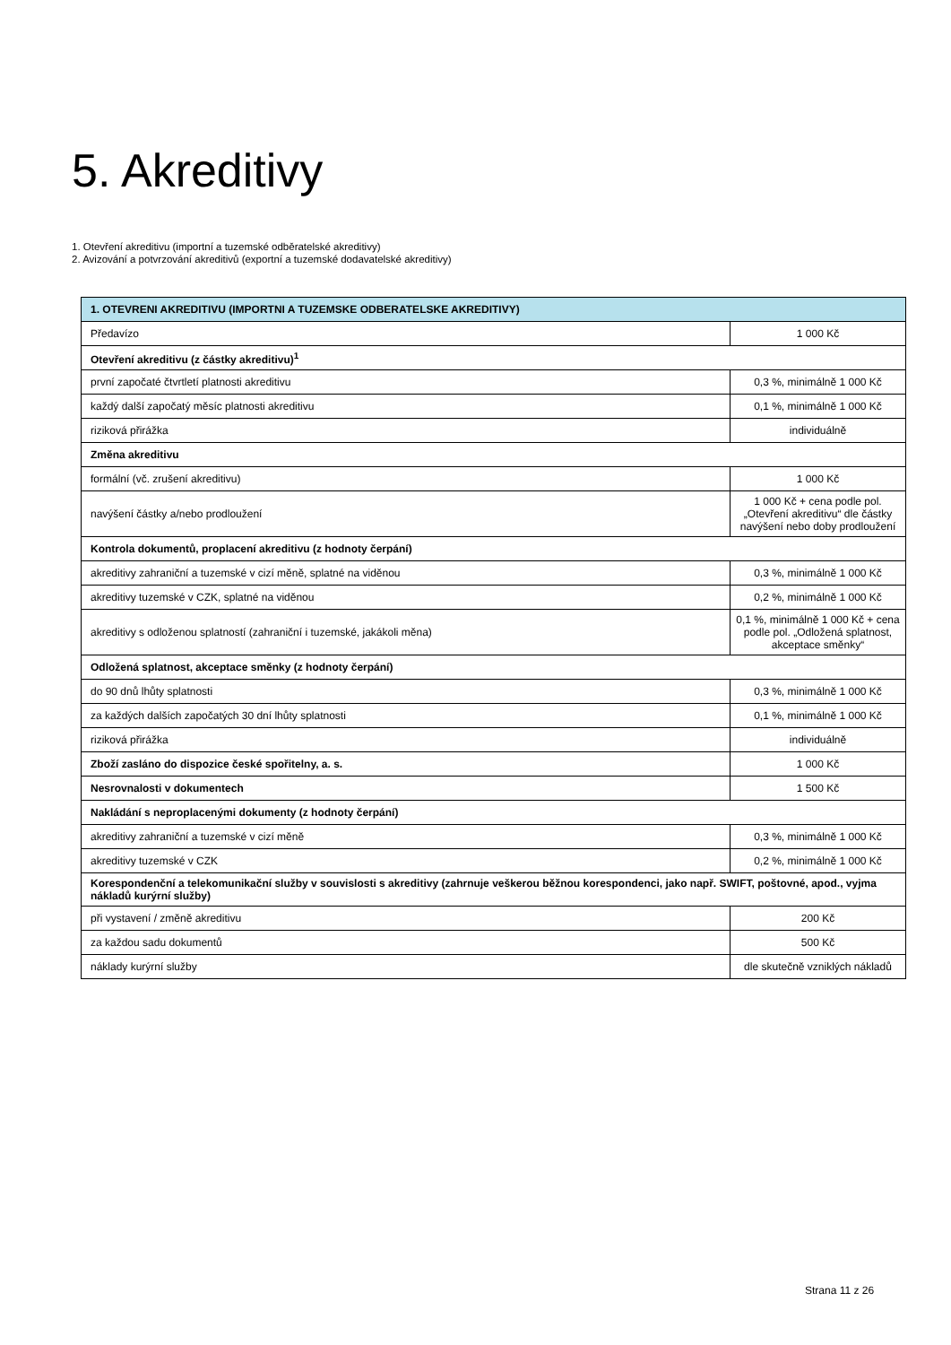5. Akreditivy
1. Otevření akreditivu (importní a tuzemské odběratelské akreditivy)
2. Avizování a potvrzování akreditivů (exportní a tuzemské dodavatelské akreditivy)
| 1. OTEVRENI AKREDITIVU (IMPORTNI A TUZEMSKE ODBERATELSKE AKREDITIVY) | |
| --- | --- |
| Předavízo | 1 000 Kč |
| Otevření akreditivu (z částky akreditivu)<sup>1</sup> | |
| první započaté čtvrtletí platnosti akreditivu | 0,3 %, minimálně 1 000 Kč |
| každý další započatý měsíc platnosti akreditivu | 0,1 %, minimálně 1 000 Kč |
| riziková přirážka | individuálně |
| Změna akreditivu | |
| formální (vč. zrušení akreditivu) | 1 000 Kč |
| navýšení částky a/nebo prodloužení | 1 000 Kč + cena podle pol. „Otevření akreditivu“ dle částky navýšení nebo doby prodloužení |
| Kontrola dokumentů, proplacení akreditivu (z hodnoty čerpání) | |
| akreditivy zahraniční a tuzemské v cizí měně, splatné na viděnou | 0,3 %, minimálně 1 000 Kč |
| akreditivy tuzemské v CZK, splatné na viděnou | 0,2 %, minimálně 1 000 Kč |
| akreditivy s odloženou splatností (zahraniční i tuzemské, jakákoli měna) | 0,1 %, minimálně 1 000 Kč + cena podle pol. „Odložená splatnost, akceptace směnky“ |
| Odložená splatnost, akceptace směnky (z hodnoty čerpání) | |
| do 90 dnů lhůty splatnosti | 0,3 %, minimálně 1 000 Kč |
| za každých dalších započatých 30 dní lhůty splatnosti | 0,1 %, minimálně 1 000 Kč |
| riziková přirážka | individuálně |
| Zboží zasláno do dispozice české spořitelny, a. s. | 1 000 Kč |
| Nesrovnalosti v dokumentech | 1 500 Kč |
| Nakládání s neproplacenými dokumenty (z hodnoty čerpání) | |
| akreditivy zahraniční a tuzemské v cizí měně | 0,3 %, minimálně 1 000 Kč |
| akreditivy tuzemské v CZK | 0,2 %, minimálně 1 000 Kč |
| Korespondenční a telekomunikační služby v souvislosti s akreditivy (zahrnuje veškerou běžnou korespondenci, jako např. SWIFT, poštovné, apod., vyjma nákladů kurýrní služby) | |
| při vystavení / změně akreditivu | 200 Kč |
| za každou sadu dokumentů | 500 Kč |
| náklady kurýrní služby | dle skutečně vzniklých nákladů |
Strana 11 z 26